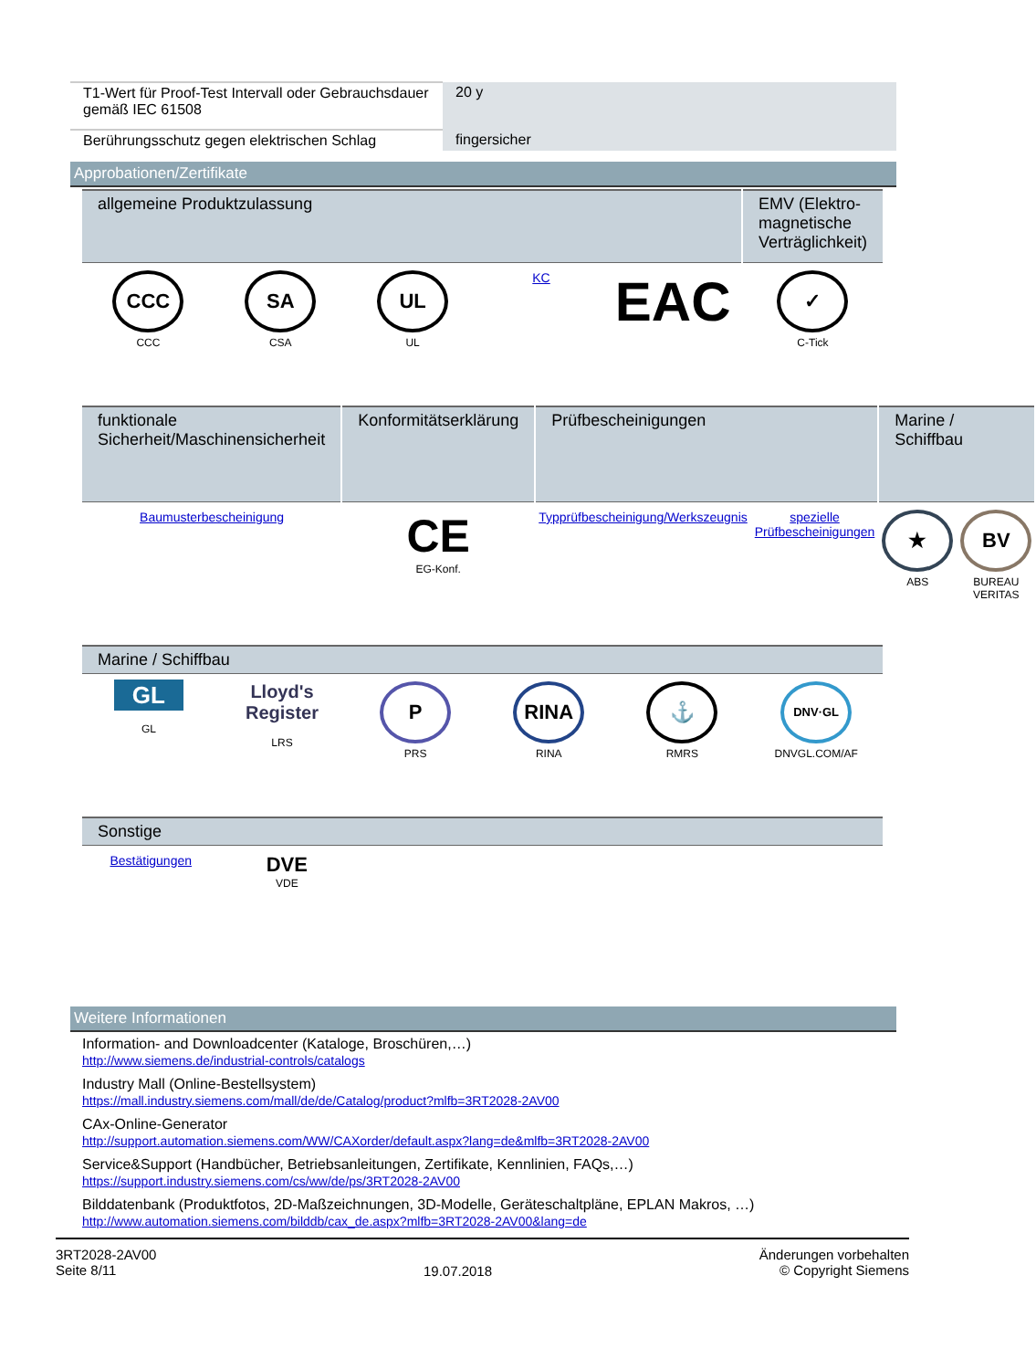| T1-Wert für Proof-Test Intervall oder Gebrauchsdauer gemäß IEC 61508 | 20 y |
| Berührungsschutz gegen elektrischen Schlag | fingersicher |
Approbationen/Zertifikate
| allgemeine Produktzulassung | | | | | EMV (Elektro-magnetische Verträglichkeit) |
| CCC CCC | SA CSA | UL UL | KC | EAC | ✓ C-Tick |
| funktionale Sicherheit/Maschinensicherheit | Konformitätserklärung | Prüfbescheinigungen | | Marine / Schiffbau | |
| Baumusterbescheinigung | CE EG-Konf. | Typprüfbescheinigung/Werkszeugnis | spezielle Prüfbescheinigungen | ★ ABS | BV BUREAU VERITAS |
| Marine / Schiffbau | | | | | |
| GL GL | Lloyd's Register LRS | P PRS | RINA RINA | ⚓ RMRS | DNV·GL DNVGL.COM/AF |
| Sonstige | | | | | |
| Bestätigungen | DVE VDE | | | | |
Weitere Informationen
Information- and Downloadcenter (Kataloge, Broschüren,…)
http://www.siemens.de/industrial-controls/catalogs
Industry Mall (Online-Bestellsystem)
https://mall.industry.siemens.com/mall/de/de/Catalog/product?mlfb=3RT2028-2AV00
CAx-Online-Generator
http://support.automation.siemens.com/WW/CAXorder/default.aspx?lang=de&mlfb=3RT2028-2AV00
Service&Support (Handbücher, Betriebsanleitungen, Zertifikate, Kennlinien, FAQs,…)
https://support.industry.siemens.com/cs/ww/de/ps/3RT2028-2AV00
Bilddatenbank (Produktfotos, 2D-Maßzeichnungen, 3D-Modelle, Geräteschaltpläne, EPLAN Makros, …)
http://www.automation.siemens.com/bilddb/cax_de.aspx?mlfb=3RT2028-2AV00&lang=de
3RT2028-2AV00
Seite 8/11
19.07.2018
Änderungen vorbehalten
© Copyright Siemens